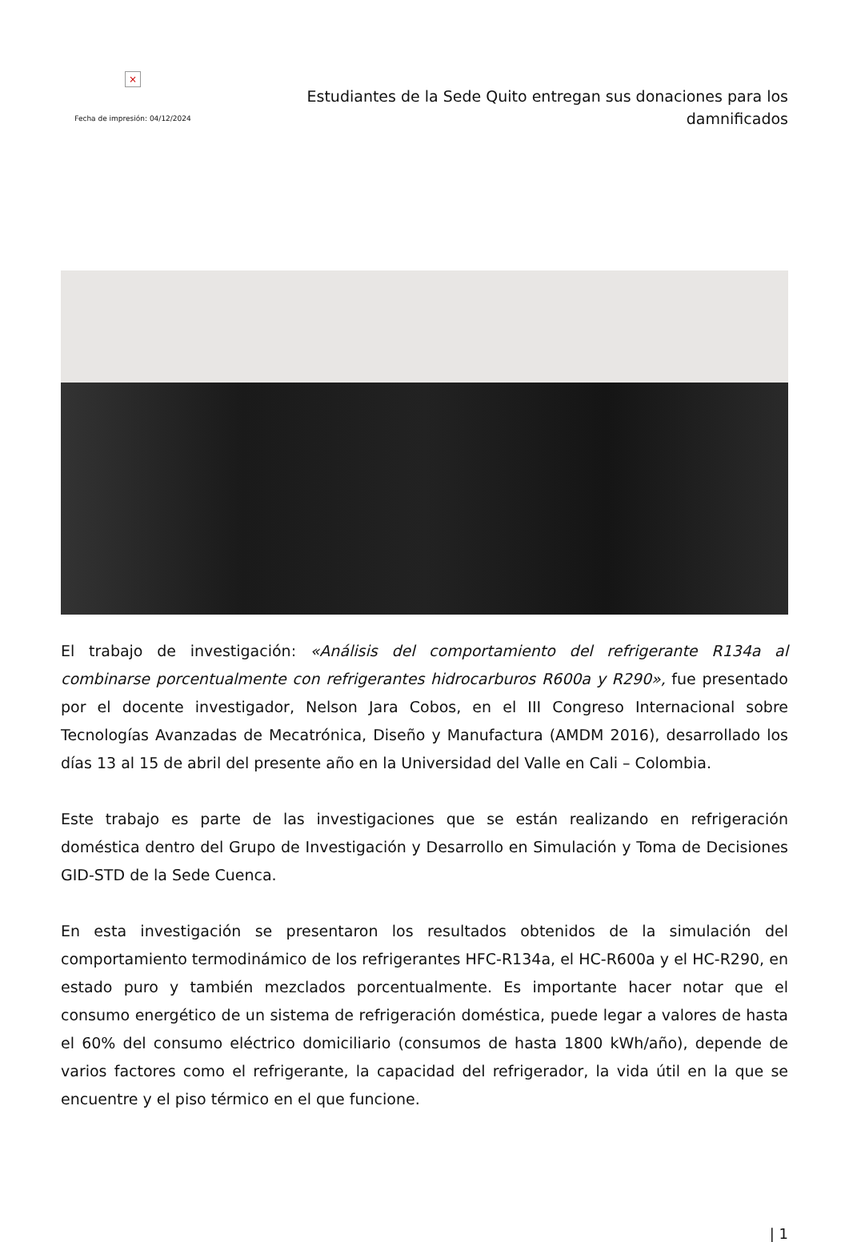×
Fecha de impresión: 04/12/2024
Estudiantes de la Sede Quito entregan sus donaciones para los damnificados
El trabajo de investigación: «Análisis del comportamiento del refrigerante R134a al combinarse porcentualmente con refrigerantes hidrocarburos R600a y R290», fue presentado por el docente investigador, Nelson Jara Cobos, en el III Congreso Internacional sobre Tecnologías Avanzadas de Mecatrónica, Diseño y Manufactura (AMDM 2016), desarrollado los días 13 al 15 de abril del presente año en la Universidad del Valle en Cali – Colombia.
Este trabajo es parte de las investigaciones que se están realizando en refrigeración doméstica dentro del Grupo de Investigación y Desarrollo en Simulación y Toma de Decisiones GID-STD de la Sede Cuenca.
En esta investigación se presentaron los resultados obtenidos de la simulación del comportamiento termodinámico de los refrigerantes HFC-R134a, el HC-R600a y el HC-R290, en estado puro y también mezclados porcentualmente. Es importante hacer notar que el consumo energético de un sistema de refrigeración doméstica, puede legar a valores de hasta el 60% del consumo eléctrico domiciliario (consumos de hasta 1800 kWh/año), depende de varios factores como el refrigerante, la capacidad del refrigerador, la vida útil en la que se encuentre y el piso térmico en el que funcione.
| 1